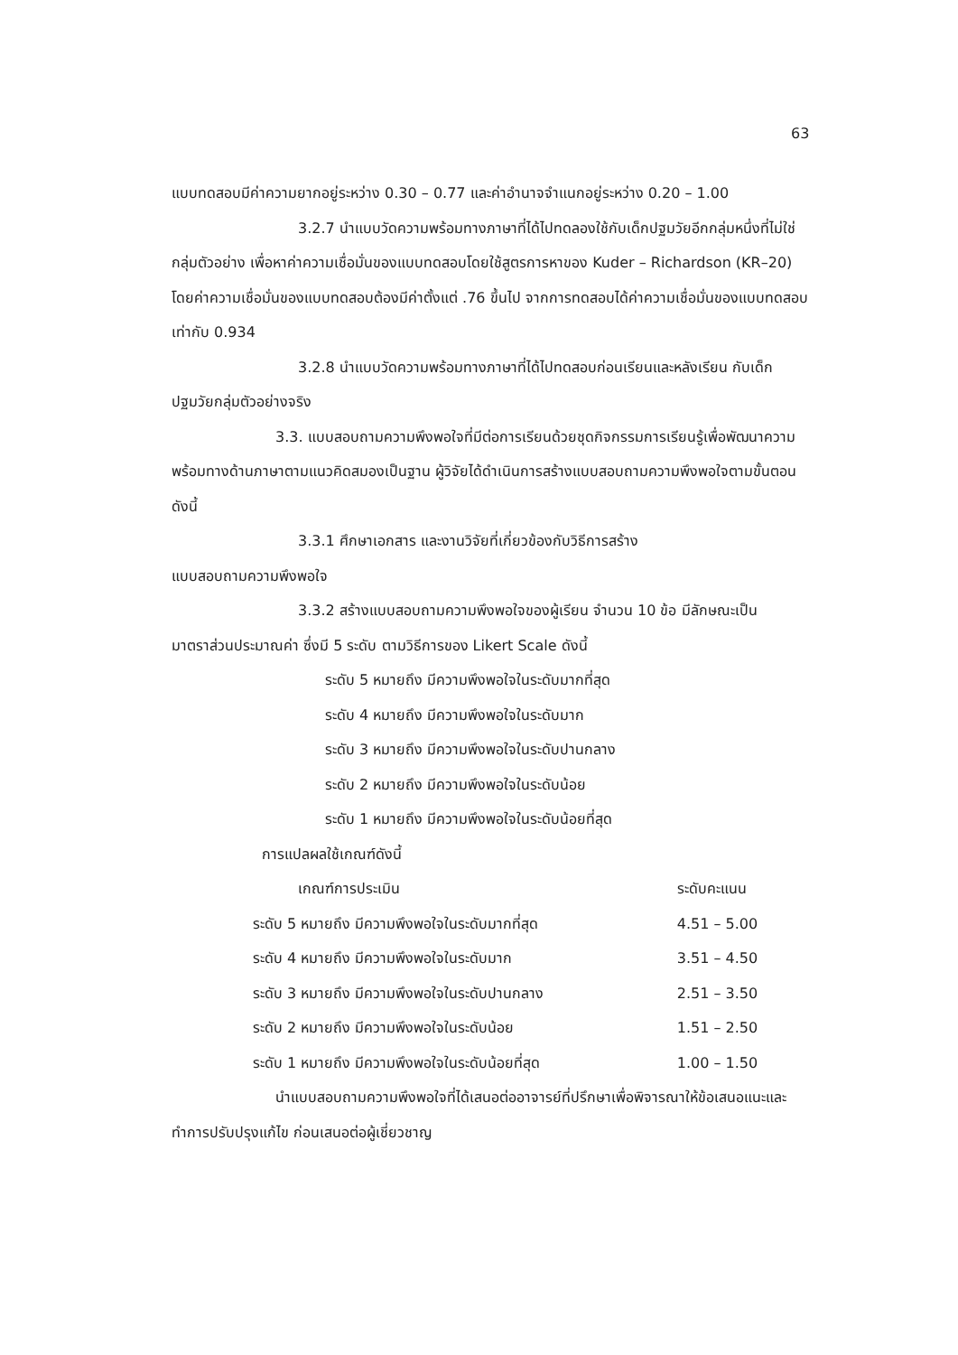63
แบบทดสอบมีค่าความยากอยู่ระหว่าง 0.30 – 0.77 และค่าอำนาจจำแนกอยู่ระหว่าง 0.20 – 1.00
3.2.7 นำแบบวัดความพร้อมทางภาษาที่ได้ไปทดลองใช้กับเด็กปฐมวัยอีกกลุ่มหนึ่งที่ไม่ใช่กลุ่มตัวอย่าง เพื่อหาค่าความเชื่อมั่นของแบบทดสอบโดยใช้สูตรการหาของ Kuder – Richardson (KR–20) โดยค่าความเชื่อมั่นของแบบทดสอบต้องมีค่าตั้งแต่ .76 ขึ้นไป จากการทดสอบได้ค่าความเชื่อมั่นของแบบทดสอบเท่ากับ 0.934
3.2.8 นำแบบวัดความพร้อมทางภาษาที่ได้ไปทดสอบก่อนเรียนและหลังเรียน กับเด็กปฐมวัยกลุ่มตัวอย่างจริง
3.3. แบบสอบถามความพึงพอใจที่มีต่อการเรียนด้วยชุดกิจกรรมการเรียนรู้เพื่อพัฒนาความพร้อมทางด้านภาษาตามแนวคิดสมองเป็นฐาน ผู้วิจัยได้ดำเนินการสร้างแบบสอบถามความพึงพอใจตามขั้นตอนดังนี้
3.3.1 ศึกษาเอกสาร และงานวิจัยที่เกี่ยวข้องกับวิธีการสร้าง
แบบสอบถามความพึงพอใจ
3.3.2 สร้างแบบสอบถามความพึงพอใจของผู้เรียน จำนวน 10 ข้อ มีลักษณะเป็นมาตราส่วนประมาณค่า ซึ่งมี 5 ระดับ ตามวิธีการของ Likert Scale ดังนี้
ระดับ 5 หมายถึง มีความพึงพอใจในระดับมากที่สุด
ระดับ 4 หมายถึง มีความพึงพอใจในระดับมาก
ระดับ 3 หมายถึง มีความพึงพอใจในระดับปานกลาง
ระดับ 2 หมายถึง มีความพึงพอใจในระดับน้อย
ระดับ 1 หมายถึง มีความพึงพอใจในระดับน้อยที่สุด
การแปลผลใช้เกณฑ์ดังนี้
| เกณฑ์การประเมิน | ระดับคะแนน |
| --- | --- |
| ระดับ 5 หมายถึง มีความพึงพอใจในระดับมากที่สุด | 4.51 – 5.00 |
| ระดับ 4 หมายถึง มีความพึงพอใจในระดับมาก | 3.51 – 4.50 |
| ระดับ 3 หมายถึง มีความพึงพอใจในระดับปานกลาง | 2.51 – 3.50 |
| ระดับ 2 หมายถึง มีความพึงพอใจในระดับน้อย | 1.51 – 2.50 |
| ระดับ 1 หมายถึง มีความพึงพอใจในระดับน้อยที่สุด | 1.00 – 1.50 |
นำแบบสอบถามความพึงพอใจที่ได้เสนอต่ออาจารย์ที่ปรึกษาเพื่อพิจารณาให้ข้อเสนอแนะและทำการปรับปรุงแก้ไข ก่อนเสนอต่อผู้เชี่ยวชาญ